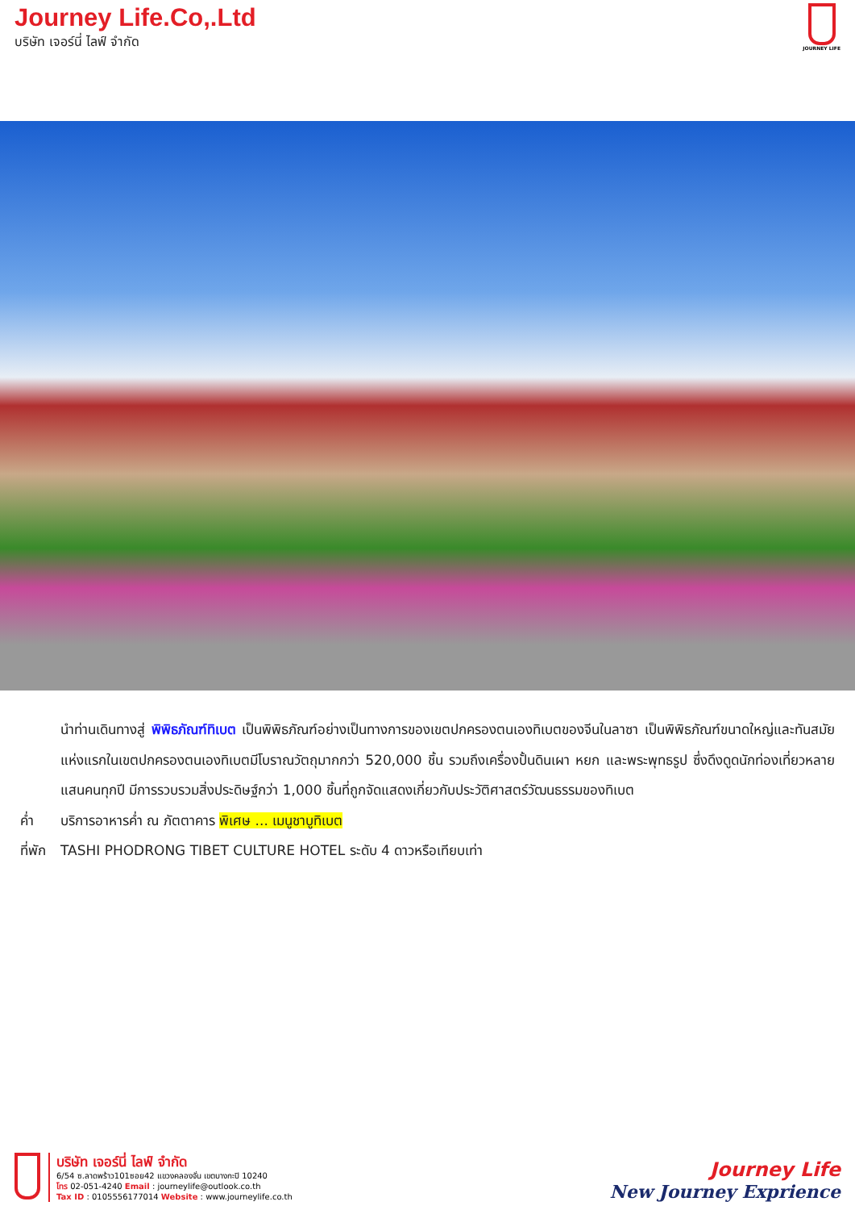Journey Life.Co,.Ltd
บริษัท เจอร์นี่ ไลฟ์ จำกัด
JOURNEY LIFE
นำท่านเดินทางสู่ พิพิธภัณฑ์ทิเบต เป็นพิพิธภัณฑ์อย่างเป็นทางการของเขตปกครองตนเองทิเบตของจีนในลาซา เป็นพิพิธภัณฑ์ขนาดใหญ่และทันสมัยแห่งแรกในเขตปกครองตนเองทิเบตมีโบราณวัตถุมากกว่า 520,000 ชิ้น รวมถึงเครื่องปั้นดินเผา หยก และพระพุทธรูป ซึ่งดึงดูดนักท่องเที่ยวหลายแสนคนทุกปี มีการรวบรวมสิ่งประดิษฐ์กว่า 1,000 ชิ้นที่ถูกจัดแสดงเกี่ยวกับประวัติศาสตร์วัฒนธรรมของทิเบต
ค่ำ บริการอาหารค่ำ ณ ภัตตาคาร พิเศษ ... เมนูชาบูทิเบต
ที่พัก
TASHI PHODRONG TIBET CULTURE HOTEL ระดับ 4 ดาวหรือเทียบเท่า
บริษัท เจอร์นี่ ไลฟ์ จำกัด
6/54 ซ.ลาดพร้าว101ซอย42 แขวงคลองจั่น เขตบางกะปิ 10240
โทร 02-051-4240 Email : journeylife@outlook.co.th
Tax ID : 0105556177014 Website : www.journeylife.co.th
Journey Life
New Journey Exprience